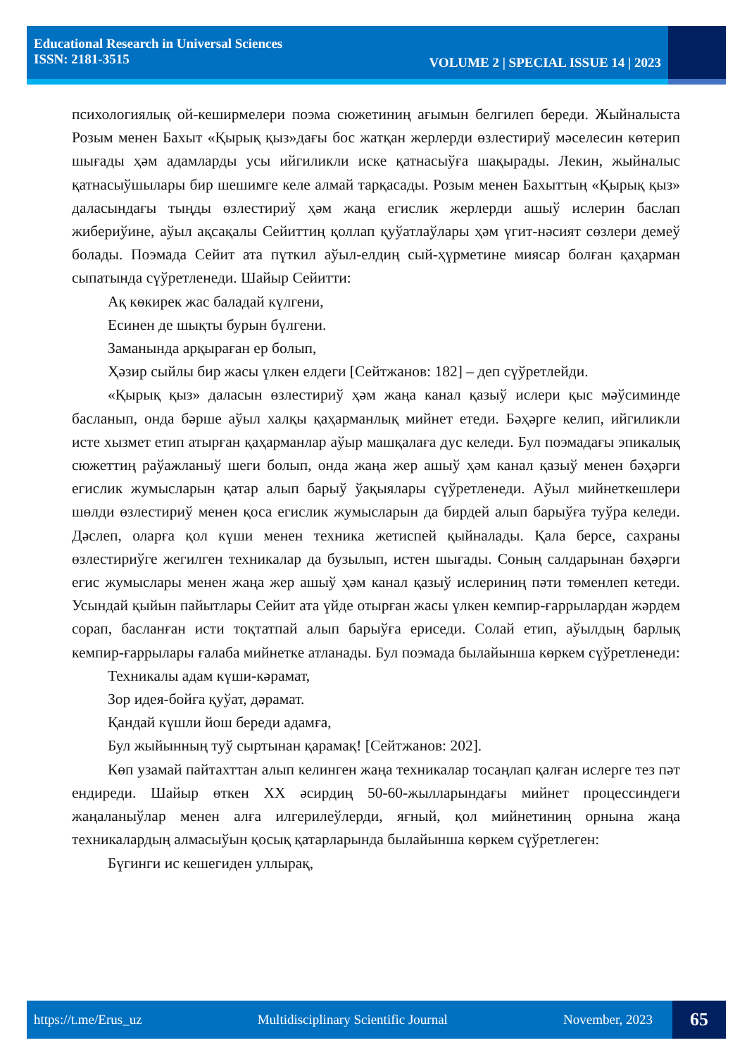Educational Research in Universal Sciences
ISSN: 2181-3515
VOLUME 2 | SPECIAL ISSUE 14 | 2023
психологиялық ой-кеширмелери поэма сюжетиниң ағымын белгилеп береди. Жыйналыста Розым менен Бахыт «Қырық қыз»дағы бос жатқан жерлерди өзлестириў мәселесин көтерип шығады ҳәм адамларды усы ийгиликли иске қатнасыўға шақырады. Лекин, жыйналыс қатнасыўшылары бир шешимге келе алмай тарқасады. Розым менен Бахыттың «Қырық қыз» даласындағы тыңды өзлестириў ҳәм жаңа егислик жерлерди ашыў ислерин баслап жибериўине, аўыл ақсақалы Сейиттиң қоллап қуўатлаўлары ҳәм үгит-нәсият сөзлери демеў болады. Поэмада Сейит ата пүткил аўыл-елдиң сый-ҳүрметине миясар болған қаҳарман сыпатында сүўретленеди. Шайыр Сейитти:
Ақ көкирек жас баладай күлгени,
Есинен де шықты бурын бүлгени.
Заманында арқыраған ер болып,
Ҳәзир сыйлы бир жасы үлкен елдеги [Сейтжанов: 182] – деп сүўретлейди.
«Қырық қыз» даласын өзлестириў ҳәм жаңа канал қазыў ислери қыс мәўсиминде басланып, онда бәрше аўыл халқы қаҳарманлық мийнет етеди. Бәҳәрге келип, ийгиликли исте хызмет етип атырған қаҳарманлар аўыр машқалаға дус келеди. Бул поэмадағы эпикалық сюжеттиң раўажланыў шеги болып, онда жаңа жер ашыў ҳәм канал қазыў менен бәҳәрги егислик жумысларын қатар алып барыў ўақыялары сүўретленеди. Аўыл мийнеткешлери шөлди өзлестириў менен қоса егислик жумысларын да бирдей алып барыўға туўра келеди. Дәслеп, оларға қол күши менен техника жетиспей қыйналады. Қала берсе, сахраны өзлестириўге жегилген техникалар да бузылып, истен шығады. Соның салдарынан бәҳәрги егис жумыслары менен жаңа жер ашыў ҳәм канал қазыў ислериниң пәти төменлеп кетеди. Усындай қыйын пайытлары Сейит ата үйде отырған жасы үлкен кемпир-ғаррылардан жәрдем сорап, басланған исти тоқтатпай алып барыўға ериседи. Солай етип, аўылдың барлық кемпир-ғаррылары ғалаба мийнетке атланады. Бул поэмада былайынша көркем сүўретленеди:
Техникалы адам күши-кәрамат,
Зор идея-бойға қуўат, дәрамат.
Қандай күшли йош береди адамға,
Бул жыйынның туў сыртынан қарамақ! [Сейтжанов: 202].
Көп узамай пайтахттан алып келинген жаңа техникалар тосаңлап қалған ислерге тез пәт ендиреди. Шайыр өткен ХХ әсирдиң 50-60-жылларындағы мийнет процессиндеги жаңаланыўлар менен алға илгерилеўлерди, яғный, қол мийнетиниң орнына жаңа техникалардың алмасыўын қосық қатарларында былайынша көркем сүўретлеген:
Бүгинги ис кешегиден уллырақ,
https://t.me/Erus_uz Multidisciplinary Scientific Journal November, 2023
65